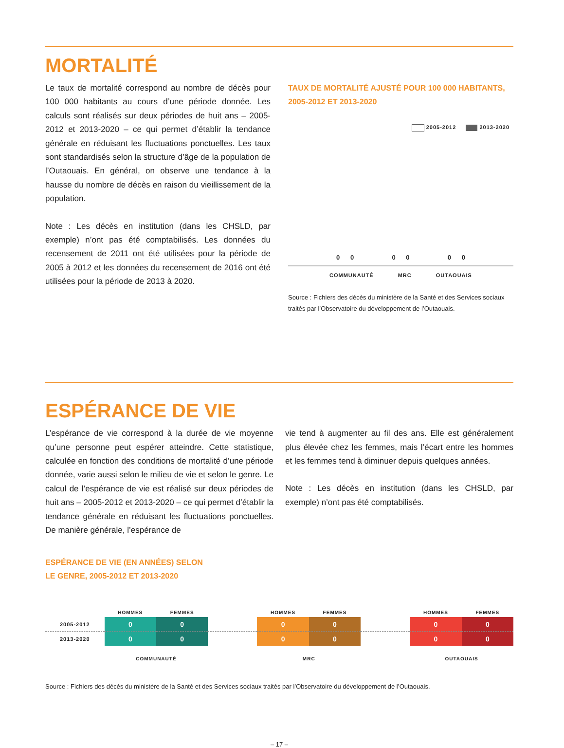MORTALITÉ
Le taux de mortalité correspond au nombre de décès pour 100 000 habitants au cours d’une période donnée. Les calculs sont réalisés sur deux périodes de huit ans – 2005-2012 et 2013-2020 – ce qui permet d’établir la tendance générale en réduisant les fluctuations ponctuelles. Les taux sont standardisés selon la structure d’âge de la population de l’Outaouais. En général, on observe une tendance à la hausse du nombre de décès en raison du vieillissement de la population.
Note : Les décès en institution (dans les CHSLD, par exemple) n’ont pas été comptabilisés. Les données du recensement de 2011 ont été utilisées pour la période de 2005 à 2012 et les données du recensement de 2016 ont été utilisées pour la période de 2013 à 2020.
TAUX DE MORTALITÉ AJUSTÉ POUR 100 000 HABITANTS, 2005-2012 ET 2013-2020
2005-2012 2013-2020
0 0 0 0 0 0
COMMUNAUTÉ MRC OUTAOUAIS
Source : Fichiers des décès du ministère de la Santé et des Services sociaux traités par l’Observatoire du développement de l’Outaouais.
ESPÉRANCE DE VIE
L’espérance de vie correspond à la durée de vie moyenne qu’une personne peut espérer atteindre. Cette statistique, calculée en fonction des conditions de mortalité d’une période donnée, varie aussi selon le milieu de vie et selon le genre. Le calcul de l’espérance de vie est réalisé sur deux périodes de huit ans – 2005-2012 et 2013-2020 – ce qui permet d’établir la tendance générale en réduisant les fluctuations ponctuelles. De manière générale, l’espérance de
vie tend à augmenter au fil des ans. Elle est généralement plus élevée chez les femmes, mais l’écart entre les hommes et les femmes tend à diminuer depuis quelques années.
Note : Les décès en institution (dans les CHSLD, par exemple) n’ont pas été comptabilisés.
ESPÉRANCE DE VIE (EN ANNÉES) SELON
LE GENRE, 2005-2012 ET 2013-2020
| | HOMMES | FEMMES | | HOMMES | FEMMES | | HOMMES | FEMMES |
| --- | --- | --- | --- | --- | --- | --- | --- | --- |
| 2005-2012 | 0 | 0 | | 0 | 0 | | 0 | 0 |
| 2013-2020 | 0 | 0 | | 0 | 0 | | 0 | 0 |
| | COMMUNAUTÉ | | | MRC | | | OUTAOUAIS | |
Source : Fichiers des décès du ministère de la Santé et des Services sociaux traités par l’Observatoire du développement de l’Outaouais.
– 17 –